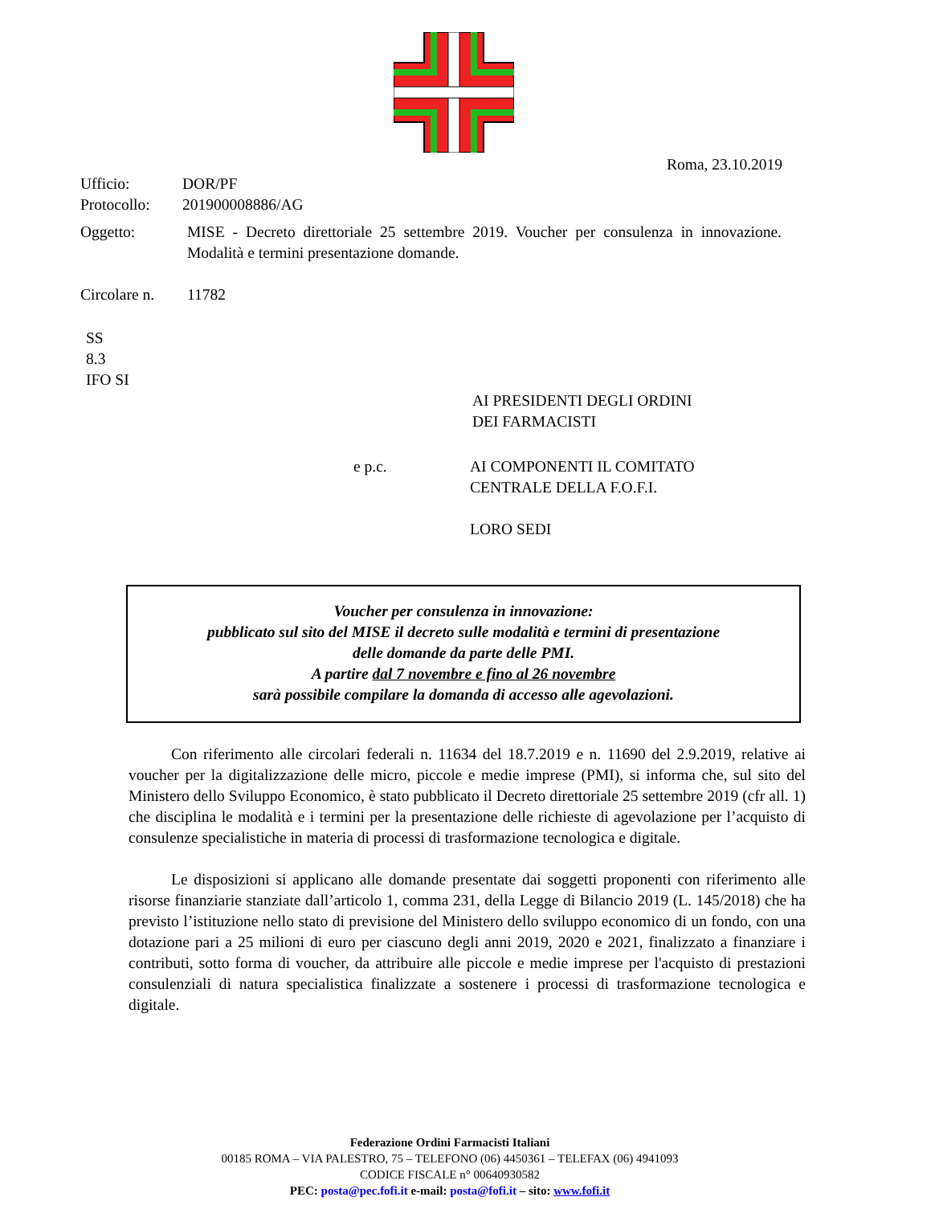Roma, 23.10.2019
Ufficio: DOR/PF
Protocollo: 201900008886/AG
Oggetto: MISE - Decreto direttoriale 25 settembre 2019. Voucher per consulenza in innovazione. Modalità e termini presentazione domande.
Circolare n. 11782
SS
8.3
IFO SI
AI PRESIDENTI DEGLI ORDINI
DEI FARMACISTI
e p.c. AI COMPONENTI IL COMITATO
CENTRALE DELLA F.O.F.I.
LORO SEDI
Voucher per consulenza in innovazione:
pubblicato sul sito del MISE il decreto sulle modalità e termini di presentazione
delle domande da parte delle PMI.
A partire dal 7 novembre e fino al 26 novembre
sarà possibile compilare la domanda di accesso alle agevolazioni.
Con riferimento alle circolari federali n. 11634 del 18.7.2019 e n. 11690 del 2.9.2019, relative ai voucher per la digitalizzazione delle micro, piccole e medie imprese (PMI), si informa che, sul sito del Ministero dello Sviluppo Economico, è stato pubblicato il Decreto direttoriale 25 settembre 2019 (cfr all. 1) che disciplina le modalità e i termini per la presentazione delle richieste di agevolazione per l’acquisto di consulenze specialistiche in materia di processi di trasformazione tecnologica e digitale.
Le disposizioni si applicano alle domande presentate dai soggetti proponenti con riferimento alle risorse finanziarie stanziate dall’articolo 1, comma 231, della Legge di Bilancio 2019 (L. 145/2018) che ha previsto l’istituzione nello stato di previsione del Ministero dello sviluppo economico di un fondo, con una dotazione pari a 25 milioni di euro per ciascuno degli anni 2019, 2020 e 2021, finalizzato a finanziare i contributi, sotto forma di voucher, da attribuire alle piccole e medie imprese per l'acquisto di prestazioni consulenziali di natura specialistica finalizzate a sostenere i processi di trasformazione tecnologica e digitale.
Federazione Ordini Farmacisti Italiani
00185 ROMA – VIA PALESTRO, 75 – TELEFONO (06) 4450361 – TELEFAX (06) 4941093
CODICE FISCALE n° 00640930582
PEC: posta@pec.fofi.it e-mail: posta@fofi.it – sito: www.fofi.it